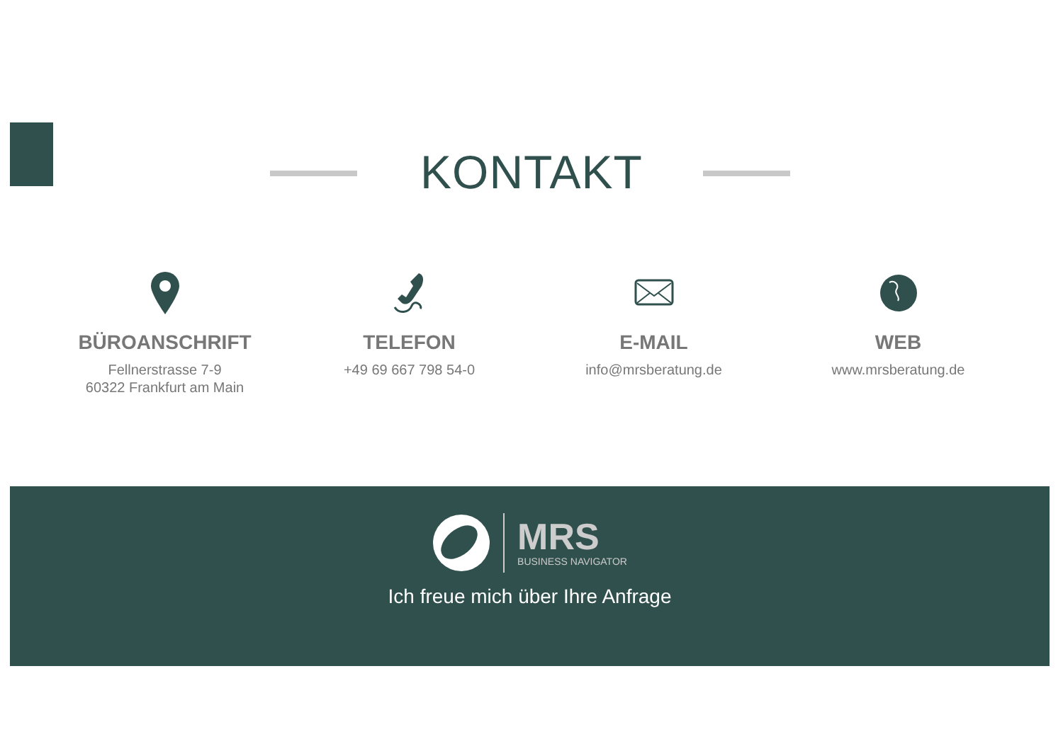KONTAKT
BÜROANSCHRIFT
Fellnerstrasse 7-9
60322 Frankfurt am Main
TELEFON
+49 69 667 798 54-0
E-MAIL
info@mrsberatung.de
WEB
www.mrsberatung.de
MRS
BUSINESS NAVIGATOR
Ich freue mich über Ihre Anfrage